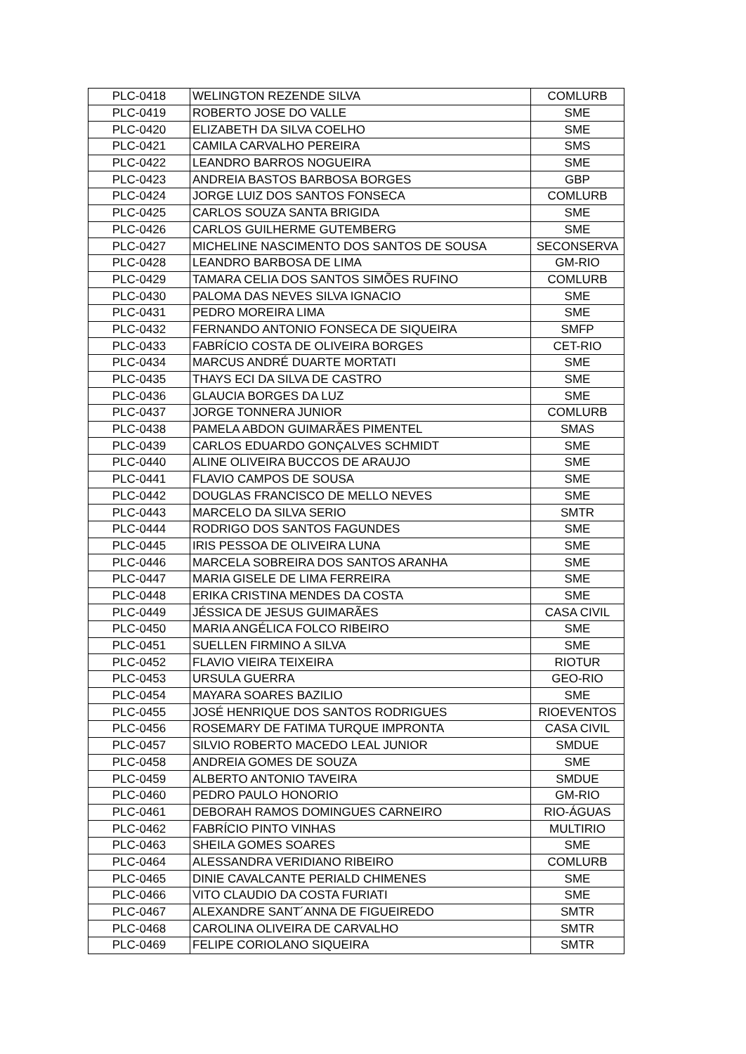| PLC-0418 | WELINGTON REZENDE SILVA | COMLURB |
| PLC-0419 | ROBERTO JOSE DO VALLE | SME |
| PLC-0420 | ELIZABETH DA SILVA COELHO | SME |
| PLC-0421 | CAMILA CARVALHO PEREIRA | SMS |
| PLC-0422 | LEANDRO BARROS NOGUEIRA | SME |
| PLC-0423 | ANDREIA BASTOS BARBOSA BORGES | GBP |
| PLC-0424 | JORGE LUIZ DOS SANTOS FONSECA | COMLURB |
| PLC-0425 | CARLOS SOUZA SANTA BRIGIDA | SME |
| PLC-0426 | CARLOS GUILHERME GUTEMBERG | SME |
| PLC-0427 | MICHELINE NASCIMENTO DOS SANTOS DE SOUSA | SECONSERVA |
| PLC-0428 | LEANDRO BARBOSA DE LIMA | GM-RIO |
| PLC-0429 | TAMARA CELIA DOS SANTOS SIMÕES RUFINO | COMLURB |
| PLC-0430 | PALOMA DAS NEVES SILVA IGNACIO | SME |
| PLC-0431 | PEDRO MOREIRA LIMA | SME |
| PLC-0432 | FERNANDO ANTONIO FONSECA DE SIQUEIRA | SMFP |
| PLC-0433 | FABRÍCIO COSTA DE OLIVEIRA BORGES | CET-RIO |
| PLC-0434 | MARCUS ANDRÉ DUARTE MORTATI | SME |
| PLC-0435 | THAYS ECI DA SILVA DE CASTRO | SME |
| PLC-0436 | GLAUCIA BORGES DA LUZ | SME |
| PLC-0437 | JORGE TONNERA JUNIOR | COMLURB |
| PLC-0438 | PAMELA ABDON GUIMARÃES PIMENTEL | SMAS |
| PLC-0439 | CARLOS EDUARDO GONÇALVES SCHMIDT | SME |
| PLC-0440 | ALINE OLIVEIRA BUCCOS DE ARAUJO | SME |
| PLC-0441 | FLAVIO CAMPOS DE SOUSA | SME |
| PLC-0442 | DOUGLAS FRANCISCO DE MELLO NEVES | SME |
| PLC-0443 | MARCELO DA SILVA SERIO | SMTR |
| PLC-0444 | RODRIGO DOS SANTOS FAGUNDES | SME |
| PLC-0445 | IRIS PESSOA DE OLIVEIRA LUNA | SME |
| PLC-0446 | MARCELA SOBREIRA DOS SANTOS ARANHA | SME |
| PLC-0447 | MARIA GISELE DE LIMA FERREIRA | SME |
| PLC-0448 | ERIKA CRISTINA MENDES DA COSTA | SME |
| PLC-0449 | JÉSSICA DE JESUS GUIMARÃES | CASA CIVIL |
| PLC-0450 | MARIA ANGÉLICA FOLCO RIBEIRO | SME |
| PLC-0451 | SUELLEN FIRMINO A SILVA | SME |
| PLC-0452 | FLAVIO VIEIRA TEIXEIRA | RIOTUR |
| PLC-0453 | URSULA GUERRA | GEO-RIO |
| PLC-0454 | MAYARA SOARES BAZILIO | SME |
| PLC-0455 | JOSÉ HENRIQUE DOS SANTOS RODRIGUES | RIOEVENTOS |
| PLC-0456 | ROSEMARY DE FATIMA TURQUE IMPRONTA | CASA CIVIL |
| PLC-0457 | SILVIO ROBERTO MACEDO LEAL JUNIOR | SMDUE |
| PLC-0458 | ANDREIA GOMES DE SOUZA | SME |
| PLC-0459 | ALBERTO ANTONIO TAVEIRA | SMDUE |
| PLC-0460 | PEDRO PAULO HONORIO | GM-RIO |
| PLC-0461 | DEBORAH RAMOS DOMINGUES CARNEIRO | RIO-ÁGUAS |
| PLC-0462 | FABRÍCIO PINTO VINHAS | MULTIRIO |
| PLC-0463 | SHEILA GOMES SOARES | SME |
| PLC-0464 | ALESSANDRA VERIDIANO RIBEIRO | COMLURB |
| PLC-0465 | DINIE CAVALCANTE PERIALD CHIMENES | SME |
| PLC-0466 | VITO CLAUDIO DA COSTA FURIATI | SME |
| PLC-0467 | ALEXANDRE SANT´ANNA DE FIGUEIREDO | SMTR |
| PLC-0468 | CAROLINA OLIVEIRA DE CARVALHO | SMTR |
| PLC-0469 | FELIPE CORIOLANO SIQUEIRA | SMTR |